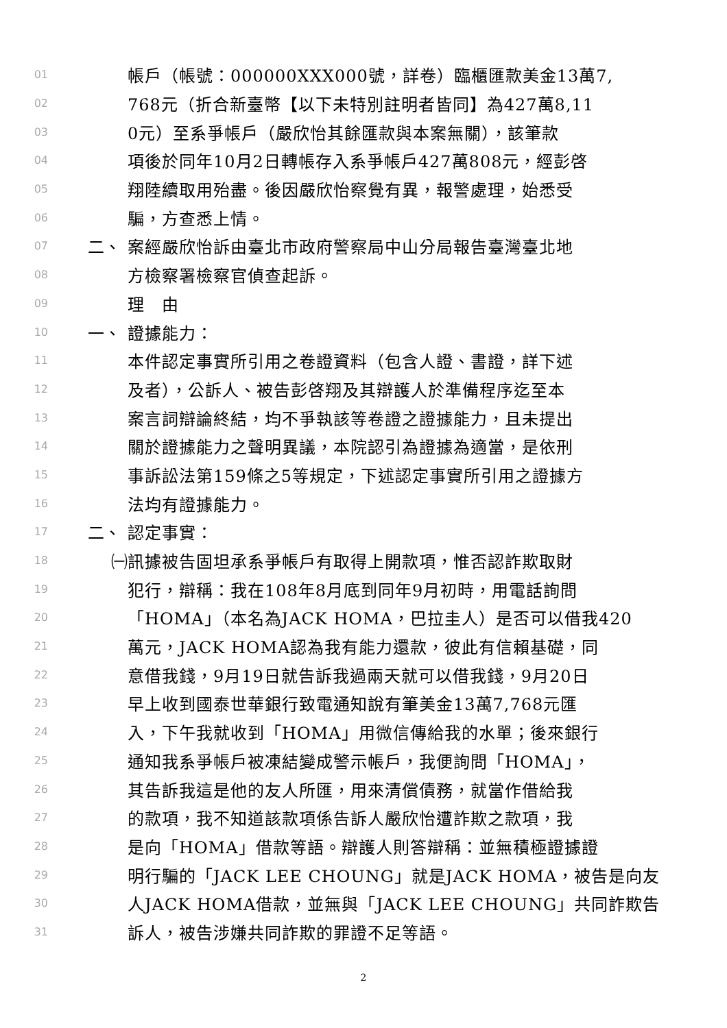01 帳戶（帳號：000000XXX000號，詳卷）臨櫃匯款美金13萬7,
02 768元（折合新臺幣【以下未特別註明者皆同】為427萬8,11
03 0元）至系爭帳戶（嚴欣怡其餘匯款與本案無關），該筆款
04 項後於同年10月2日轉帳存入系爭帳戶427萬808元，經彭啓
05 翔陸續取用殆盡。後因嚴欣怡察覺有異，報警處理，始悉受
06 騙，方查悉上情。
07 二、 案經嚴欣怡訴由臺北市政府警察局中山分局報告臺灣臺北地
08 方檢察署檢察官偵查起訴。
09 理　由
10 一、 證據能力：
11 本件認定事實所引用之卷證資料（包含人證、書證，詳下述
12 及者），公訴人、被告彭啓翔及其辯護人於準備程序迄至本
13 案言詞辯論終結，均不爭執該等卷證之證據能力，且未提出
14 關於證據能力之聲明異議，本院認引為證據為適當，是依刑
15 事訴訟法第159條之5等規定，下述認定事實所引用之證據方
16 法均有證據能力。
17 二、 認定事實：
18 ㈠ 訊據被告固坦承系爭帳戶有取得上開款項，惟否認詐欺取財
19 犯行，辯稱：我在108年8月底到同年9月初時，用電話詢問
20 「HOMA」（本名為JACK HOMA，巴拉圭人）是否可以借我420
21 萬元，JACK HOMA認為我有能力還款，彼此有信賴基礎，同
22 意借我錢，9月19日就告訴我過兩天就可以借我錢，9月20日
23 早上收到國泰世華銀行致電通知說有筆美金13萬7,768元匯
24 入，下午我就收到「HOMA」用微信傳給我的水單；後來銀行
25 通知我系爭帳戶被凍結變成警示帳戶，我便詢問「HOMA」，
26 其告訴我這是他的友人所匯，用來清償債務，就當作借給我
27 的款項，我不知道該款項係告訴人嚴欣怡遭詐欺之款項，我
28 是向「HOMA」借款等語。辯護人則答辯稱：並無積極證據證
29 明行騙的「JACK LEE CHOUNG」就是JACK HOMA，被告是向友
30 人JACK HOMA借款，並無與「JACK LEE CHOUNG」共同詐欺告
31 訴人，被告涉嫌共同詐欺的罪證不足等語。
2